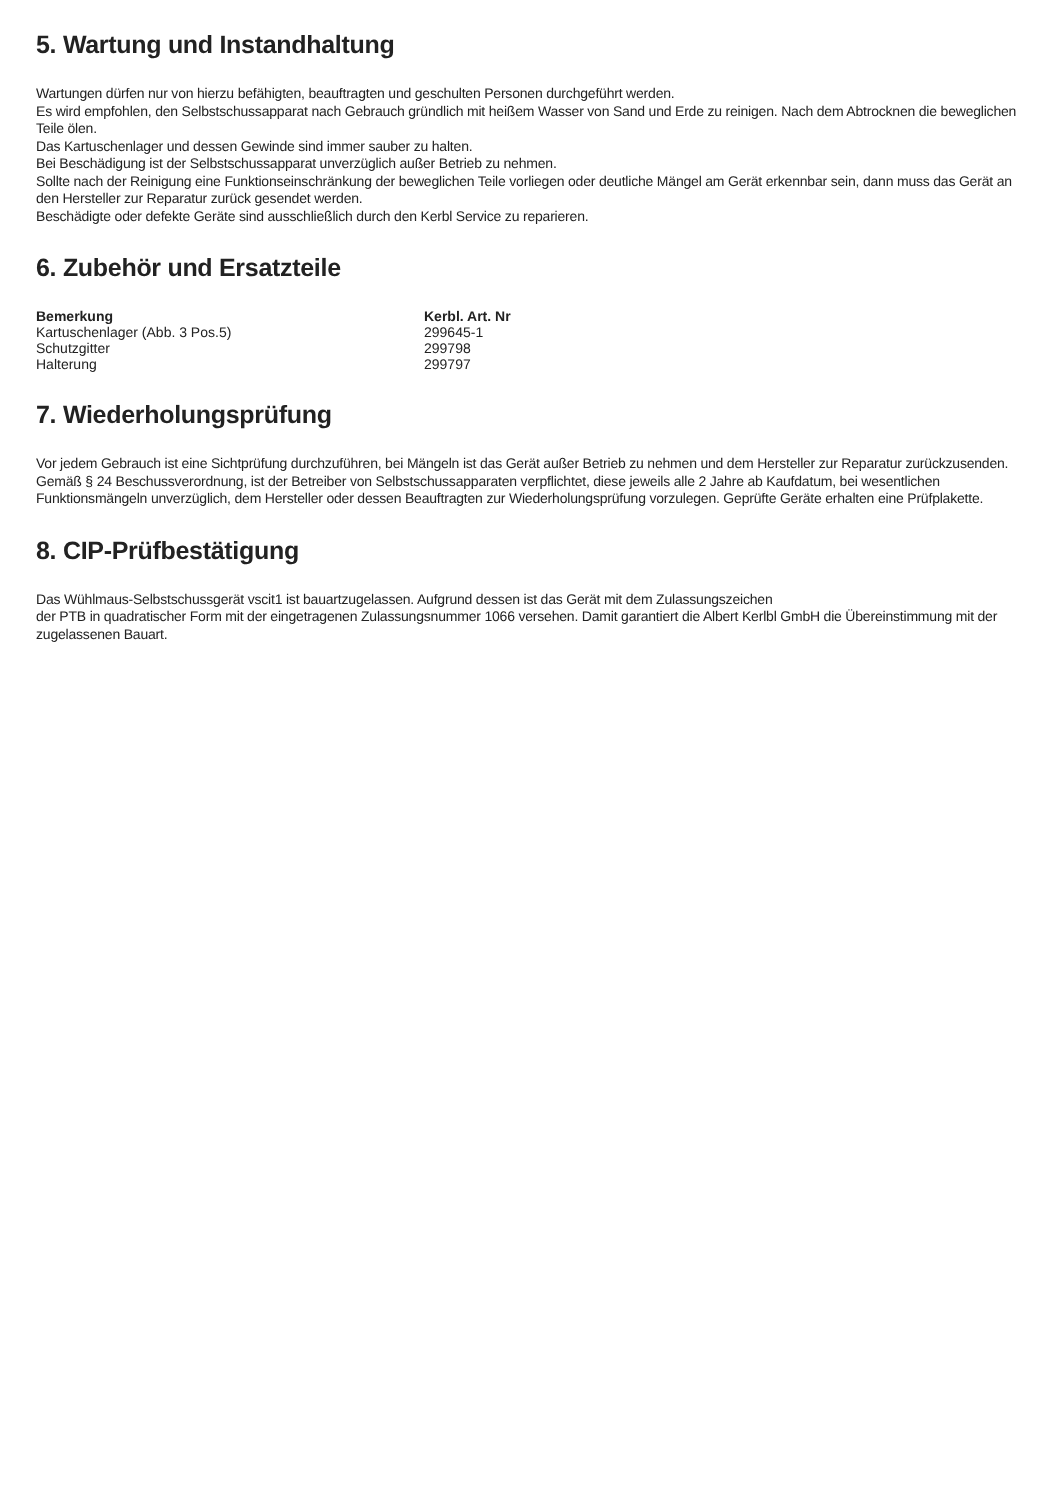5. Wartung und Instandhaltung
Wartungen dürfen nur von hierzu befähigten, beauftragten und geschulten Personen durchgeführt werden.
Es wird empfohlen, den Selbstschussapparat nach Gebrauch gründlich mit heißem Wasser von Sand und Erde zu reinigen. Nach dem Abtrocknen die beweglichen Teile ölen.
Das Kartuschenlager und dessen Gewinde sind immer sauber zu halten.
Bei Beschädigung ist der Selbstschussapparat unverzüglich außer Betrieb zu nehmen.
Sollte nach der Reinigung eine Funktionseinschränkung der beweglichen Teile vorliegen oder deutliche Mängel am Gerät erkennbar sein, dann muss das Gerät an den Hersteller zur Reparatur zurück gesendet werden.
Beschädigte oder defekte Geräte sind ausschließlich durch den Kerbl Service zu reparieren.
6. Zubehör und Ersatzteile
| Bemerkung | Kerbl. Art. Nr |
| --- | --- |
| Kartuschenlager (Abb. 3 Pos.5) | 299645-1 |
| Schutzgitter | 299798 |
| Halterung | 299797 |
7. Wiederholungsprüfung
Vor jedem Gebrauch ist eine Sichtprüfung durchzuführen, bei Mängeln ist das Gerät außer Betrieb zu nehmen und dem Hersteller zur Reparatur zurückzusenden.
Gemäß § 24 Beschussverordnung, ist der Betreiber von Selbstschussapparaten verpflichtet, diese jeweils alle 2 Jahre ab Kaufdatum, bei wesentlichen Funktionsmängeln unverzüglich, dem Hersteller oder dessen Beauftragten zur Wiederholungsprüfung vorzulegen. Geprüfte Geräte erhalten eine Prüfplakette.
8. CIP-Prüfbestätigung
Das Wühlmaus-Selbstschussgerät vscit1 ist bauartzugelassen. Aufgrund dessen ist das Gerät mit dem Zulassungszeichen
der PTB in quadratischer Form mit der eingetragenen Zulassungsnummer 1066 versehen. Damit garantiert die Albert Kerlbl GmbH die Übereinstimmung mit der zugelassenen Bauart.